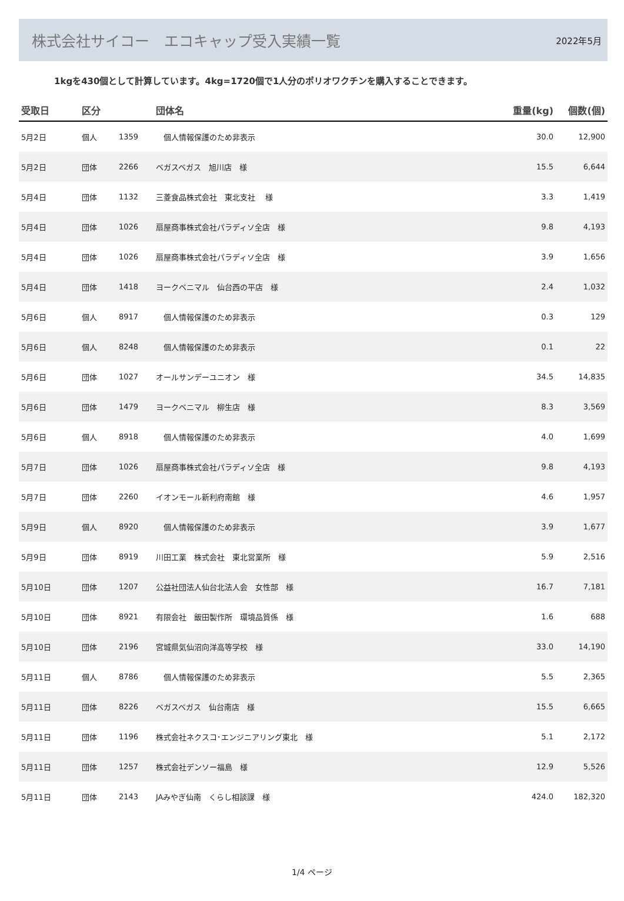株式会社サイコー　エコキャップ受入実績一覧
2022年5月
1kgを430個として計算しています。4kg=1720個で1人分のポリオワクチンを購入することできます。
| 受取日 | 区分 | | 団体名 | 重量(kg) | 個数(個) |
| --- | --- | --- | --- | --- | --- |
| 5月2日 | 個人 | 1359 | 個人情報保護のため非表示 | 30.0 | 12,900 |
| 5月2日 | 団体 | 2266 | ベガスベガス 旭川店 様 | 15.5 | 6,644 |
| 5月4日 | 団体 | 1132 | 三菱食品株式会社 東北支社 様 | 3.3 | 1,419 |
| 5月4日 | 団体 | 1026 | 扇屋商事株式会社パラディソ全店 様 | 9.8 | 4,193 |
| 5月4日 | 団体 | 1026 | 扇屋商事株式会社パラディソ全店 様 | 3.9 | 1,656 |
| 5月4日 | 団体 | 1418 | ヨークベニマル 仙台西の平店 様 | 2.4 | 1,032 |
| 5月6日 | 個人 | 8917 | 個人情報保護のため非表示 | 0.3 | 129 |
| 5月6日 | 個人 | 8248 | 個人情報保護のため非表示 | 0.1 | 22 |
| 5月6日 | 団体 | 1027 | オールサンデーユニオン 様 | 34.5 | 14,835 |
| 5月6日 | 団体 | 1479 | ヨークベニマル 柳生店 様 | 8.3 | 3,569 |
| 5月6日 | 個人 | 8918 | 個人情報保護のため非表示 | 4.0 | 1,699 |
| 5月7日 | 団体 | 1026 | 扇屋商事株式会社パラディソ全店 様 | 9.8 | 4,193 |
| 5月7日 | 団体 | 2260 | イオンモール新利府南館 様 | 4.6 | 1,957 |
| 5月9日 | 個人 | 8920 | 個人情報保護のため非表示 | 3.9 | 1,677 |
| 5月9日 | 団体 | 8919 | 川田工業 株式会社 東北営業所 様 | 5.9 | 2,516 |
| 5月10日 | 団体 | 1207 | 公益社団法人仙台北法人会 女性部 様 | 16.7 | 7,181 |
| 5月10日 | 団体 | 8921 | 有限会社 飯田製作所 環境品質係 様 | 1.6 | 688 |
| 5月10日 | 団体 | 2196 | 宮城県気仙沼向洋高等学校 様 | 33.0 | 14,190 |
| 5月11日 | 個人 | 8786 | 個人情報保護のため非表示 | 5.5 | 2,365 |
| 5月11日 | 団体 | 8226 | ベガスベガス 仙台南店 様 | 15.5 | 6,665 |
| 5月11日 | 団体 | 1196 | 株式会社ネクスコ･エンジニアリング東北 様 | 5.1 | 2,172 |
| 5月11日 | 団体 | 1257 | 株式会社デンソー福島 様 | 12.9 | 5,526 |
| 5月11日 | 団体 | 2143 | JAみやぎ仙南 くらし相談課 様 | 424.0 | 182,320 |
1/4 ページ